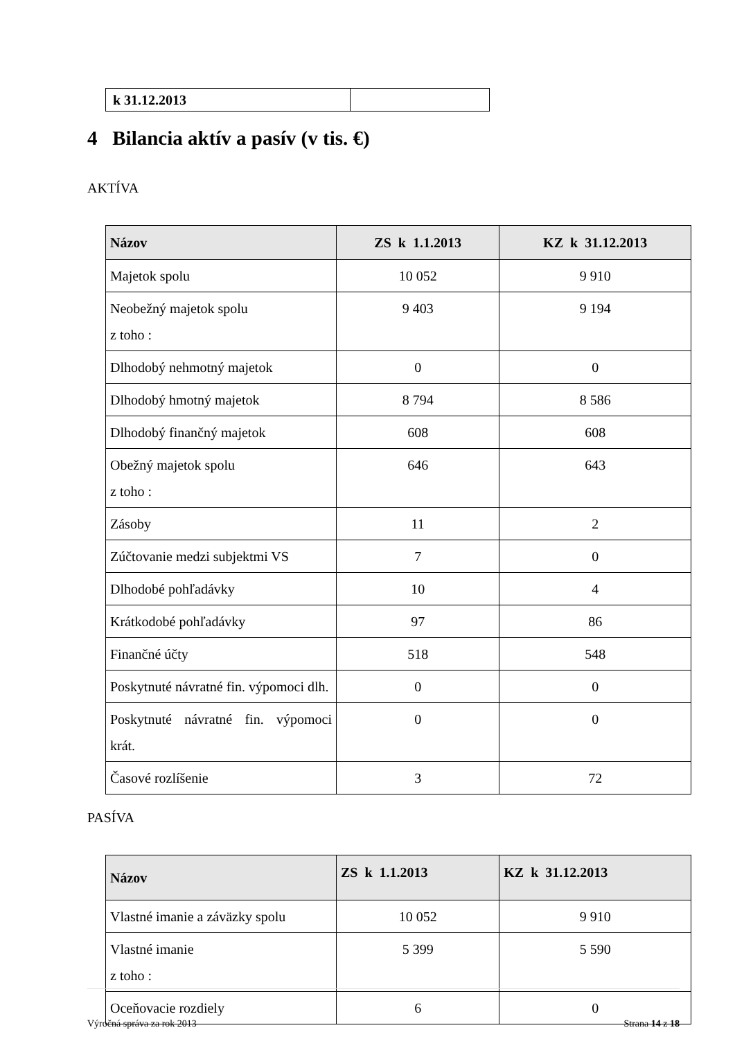| k 31.12.2013 | |
4 Bilancia aktív a pasív (v tis. €)
AKTÍVA
| Názov | ZS k 1.1.2013 | KZ k 31.12.2013 |
| --- | --- | --- |
| Majetok spolu | 10 052 | 9 910 |
| Neobežný majetok spolu z toho : | 9 403 | 9 194 |
| Dlhodobý nehmotný majetok | 0 | 0 |
| Dlhodobý hmotný majetok | 8 794 | 8 586 |
| Dlhodobý finančný majetok | 608 | 608 |
| Obežný majetok spolu z toho : | 646 | 643 |
| Zásoby | 11 | 2 |
| Zúčtovanie medzi subjektmi VS | 7 | 0 |
| Dlhodobé pohľadávky | 10 | 4 |
| Krátkodobé pohľadávky | 97 | 86 |
| Finančné účty | 518 | 548 |
| Poskytnuté návratné fin. výpomoci dlh. | 0 | 0 |
| Poskytnuté návratné fin. výpomoci krát. | 0 | 0 |
| Časové rozlíšenie | 3 | 72 |
PASÍVA
| Názov | ZS k 1.1.2013 | KZ k 31.12.2013 |
| --- | --- | --- |
| Vlastné imanie a záväzky spolu | 10 052 | 9 910 |
| Vlastné imanie z toho : | 5 399 | 5 590 |
| Oceňovacie rozdiely | 6 | 0 |
Výročná správa za rok 2013 Strana 14 z 18